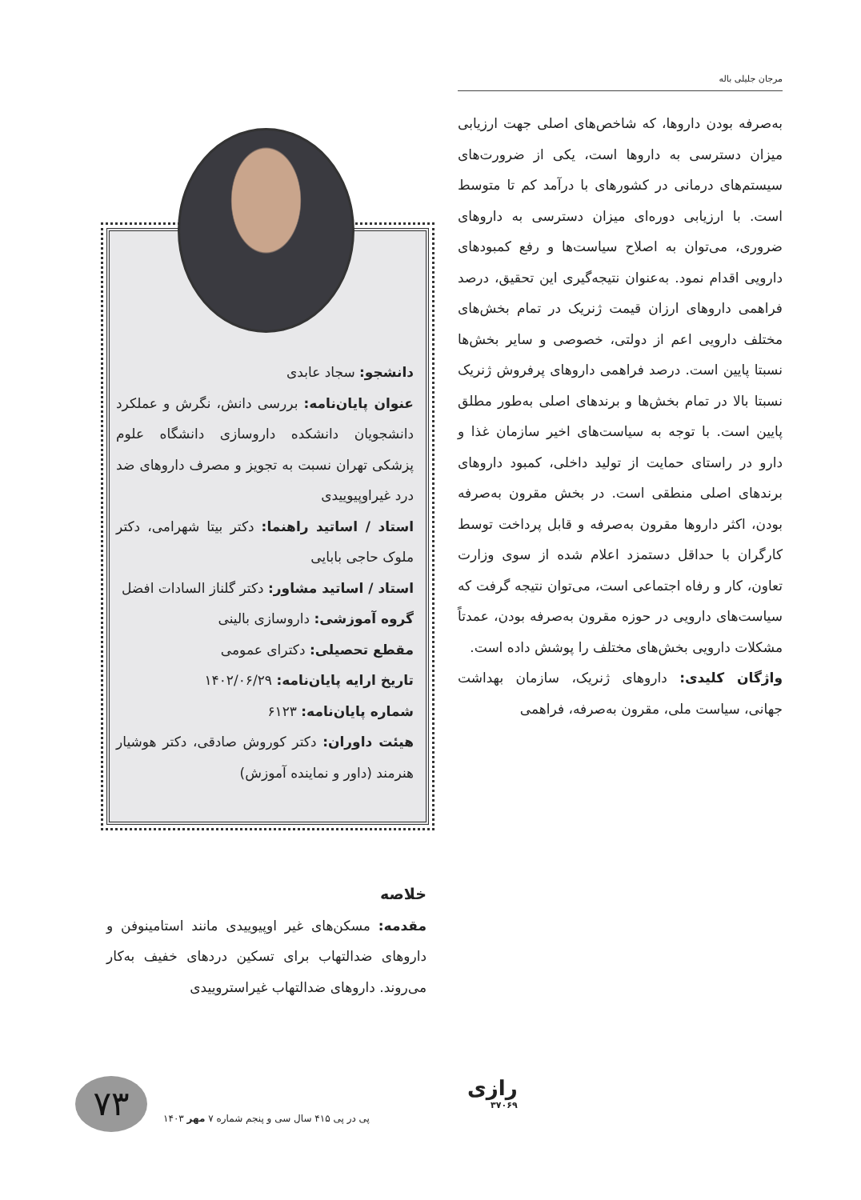مرجان جلیلی باله
به‌صرفه بودن داروها، که شاخص‌های اصلی جهت ارزیابی میزان دسترسی به داروها است، یکی از ضرورت‌های سیستم‌های درمانی در کشورهای با درآمد کم تا متوسط است. با ارزیابی دوره‌ای میزان دسترسی به داروهای ضروری، می‌توان به اصلاح سیاست‌ها و رفع کمبودهای دارویی اقدام نمود. به‌عنوان نتیجه‌گیری این تحقیق، درصد فراهمی داروهای ارزان قیمت ژنریک در تمام بخش‌های مختلف دارویی اعم از دولتی، خصوصی و سایر بخش‌ها نسبتا پایین است. درصد فراهمی داروهای پرفروش ژنریک نسبتا بالا در تمام بخش‌ها و برندهای اصلی به‌طور مطلق پایین است. با توجه به سیاست‌های اخیر سازمان غذا و دارو در راستای حمایت از تولید داخلی، کمبود داروهای برندهای اصلی منطقی است. در بخش مقرون به‌صرفه بودن، اکثر داروها مقرون به‌صرفه و قابل پرداخت توسط کارگران با حداقل دستمزد اعلام شده از سوی وزارت تعاون، کار و رفاه اجتماعی است، می‌توان نتیجه گرفت که سیاست‌های دارویی در حوزه مقرون به‌صرفه بودن، عمدتاً مشکلات دارویی بخش‌های مختلف را پوشش داده است.
واژگان کلیدی: داروهای ژنریک، سازمان بهداشت جهانی، سیاست ملی، مقرون به‌صرفه، فراهمی
دانشجو: سجاد عابدی
عنوان پایان‌نامه: بررسی دانش، نگرش و عملکرد دانشجویان دانشکده داروسازی دانشگاه علوم پزشکی تهران نسبت به تجویز و مصرف داروهای ضد درد غیراوپیوییدی
استاد / اساتید راهنما: دکتر بیتا شهرامی، دکتر ملوک حاجی بابایی
استاد / اساتید مشاور: دکتر گلناز السادات افضل
گروه آموزشی: داروسازی بالینی
مقطع تحصیلی: دکترای عمومی
تاریخ ارایه پایان‌نامه: ۱۴۰۲/۰۶/۲۹
شماره پایان‌نامه: ۶۱۲۳
هیئت داوران: دکتر کوروش صادقی، دکتر هوشیار هنرمند (داور و نماینده آموزش)
خلاصه
مقدمه: مسکن‌های غیر اوپیوییدی مانند استامینوفن و داروهای ضدالتهاب برای تسکین دردهای خفیف به‌کار می‌روند. داروهای ضدالتهاب غیراستروییدی
۷۳
پی در پی ۴۱۵ سال سی و پنجم شماره ۷ مهر ۱۴۰۳
رازی
۳۷۰۶۹